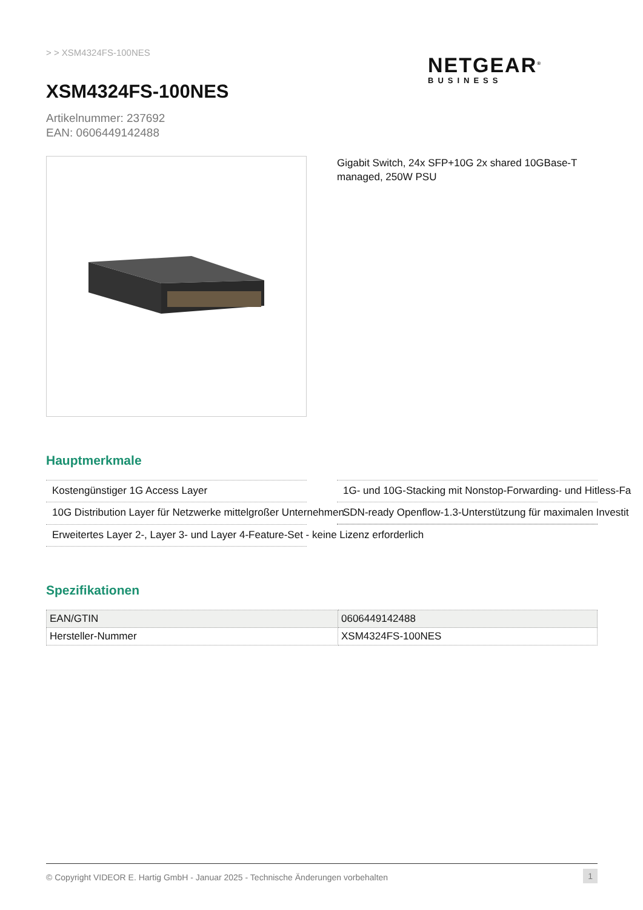> > XSM4324FS-100NES
NETGEAR<sup>®</sup>
BUSINESS
XSM4324FS-100NES
Artikelnummer: 237692
EAN: 0606449142488
Gigabit Switch, 24x SFP+10G 2x shared 10GBase-T managed, 250W PSU
Hauptmerkmale
Kostengünstiger 1G Access Layer
1G- und 10G-Stacking mit Nonstop-Forwarding- und Hitless-Fa
10G Distribution Layer für Netzwerke mittelgroßer Unternehmen
SDN-ready Openflow-1.3-Unterstützung für maximalen Investit
Erweitertes Layer 2-, Layer 3- und Layer 4-Feature-Set - keine Lizenz erforderlich
Spezifikationen
| EAN/GTIN | 0606449142488 |
| Hersteller-Nummer | XSM4324FS-100NES |
© Copyright VIDEOR E. Hartig GmbH - Januar 2025 - Technische Änderungen vorbehalten 1